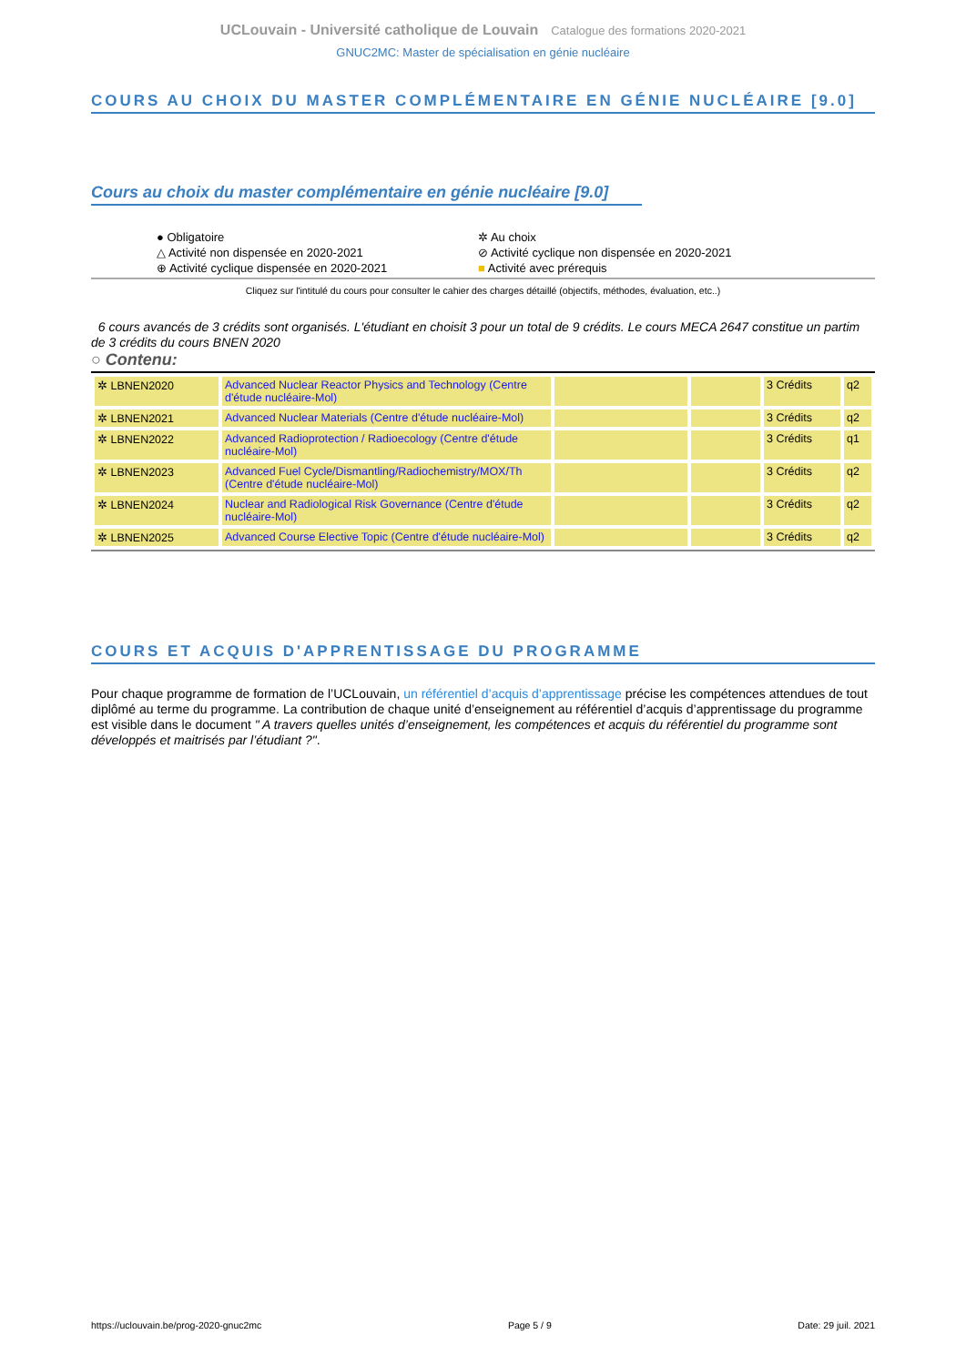UCLouvain - Université catholique de Louvain Catalogue des formations 2020-2021
GNUC2MC: Master de spécialisation en génie nucléaire
COURS AU CHOIX DU MASTER COMPLÉMENTAIRE EN GÉNIE NUCLÉAIRE [9.0]
Cours au choix du master complémentaire en génie nucléaire [9.0]
● Obligatoire
✲ Au choix
△ Activité non dispensée en 2020-2021
⊘ Activité cyclique non dispensée en 2020-2021
⊕ Activité cyclique dispensée en 2020-2021
■ Activité avec prérequis
Cliquez sur l'intitulé du cours pour consulter le cahier des charges détaillé (objectifs, méthodes, évaluation, etc..)
6 cours avancés de 3 crédits sont organisés. L'étudiant en choisit 3 pour un total de 9 crédits. Le cours MECA 2647 constitue un partim de 3 crédits du cours BNEN 2020
○ Contenu:
| ✲ LBNEN2020 | Advanced Nuclear Reactor Physics and Technology (Centre d'étude nucléaire-Mol) | | | 3 Crédits | q2 |
| ✲ LBNEN2021 | Advanced Nuclear Materials (Centre d'étude nucléaire-Mol) | | | 3 Crédits | q2 |
| ✲ LBNEN2022 | Advanced Radioprotection / Radioecology (Centre d'étude nucléaire-Mol) | | | 3 Crédits | q1 |
| ✲ LBNEN2023 | Advanced Fuel Cycle/Dismantling/Radiochemistry/MOX/Th (Centre d'étude nucléaire-Mol) | | | 3 Crédits | q2 |
| ✲ LBNEN2024 | Nuclear and Radiological Risk Governance (Centre d'étude nucléaire-Mol) | | | 3 Crédits | q2 |
| ✲ LBNEN2025 | Advanced Course Elective Topic (Centre d'étude nucléaire-Mol) | | | 3 Crédits | q2 |
COURS ET ACQUIS D'APPRENTISSAGE DU PROGRAMME
Pour chaque programme de formation de l’UCLouvain, un référentiel d’acquis d’apprentissage précise les compétences attendues de tout diplômé au terme du programme. La contribution de chaque unité d’enseignement au référentiel d’acquis d’apprentissage du programme est visible dans le document " A travers quelles unités d’enseignement, les compétences et acquis du référentiel du programme sont développés et maitrisés par l’étudiant ?".
https://uclouvain.be/prog-2020-gnuc2mc Page 5 / 9 Date: 29 juil. 2021